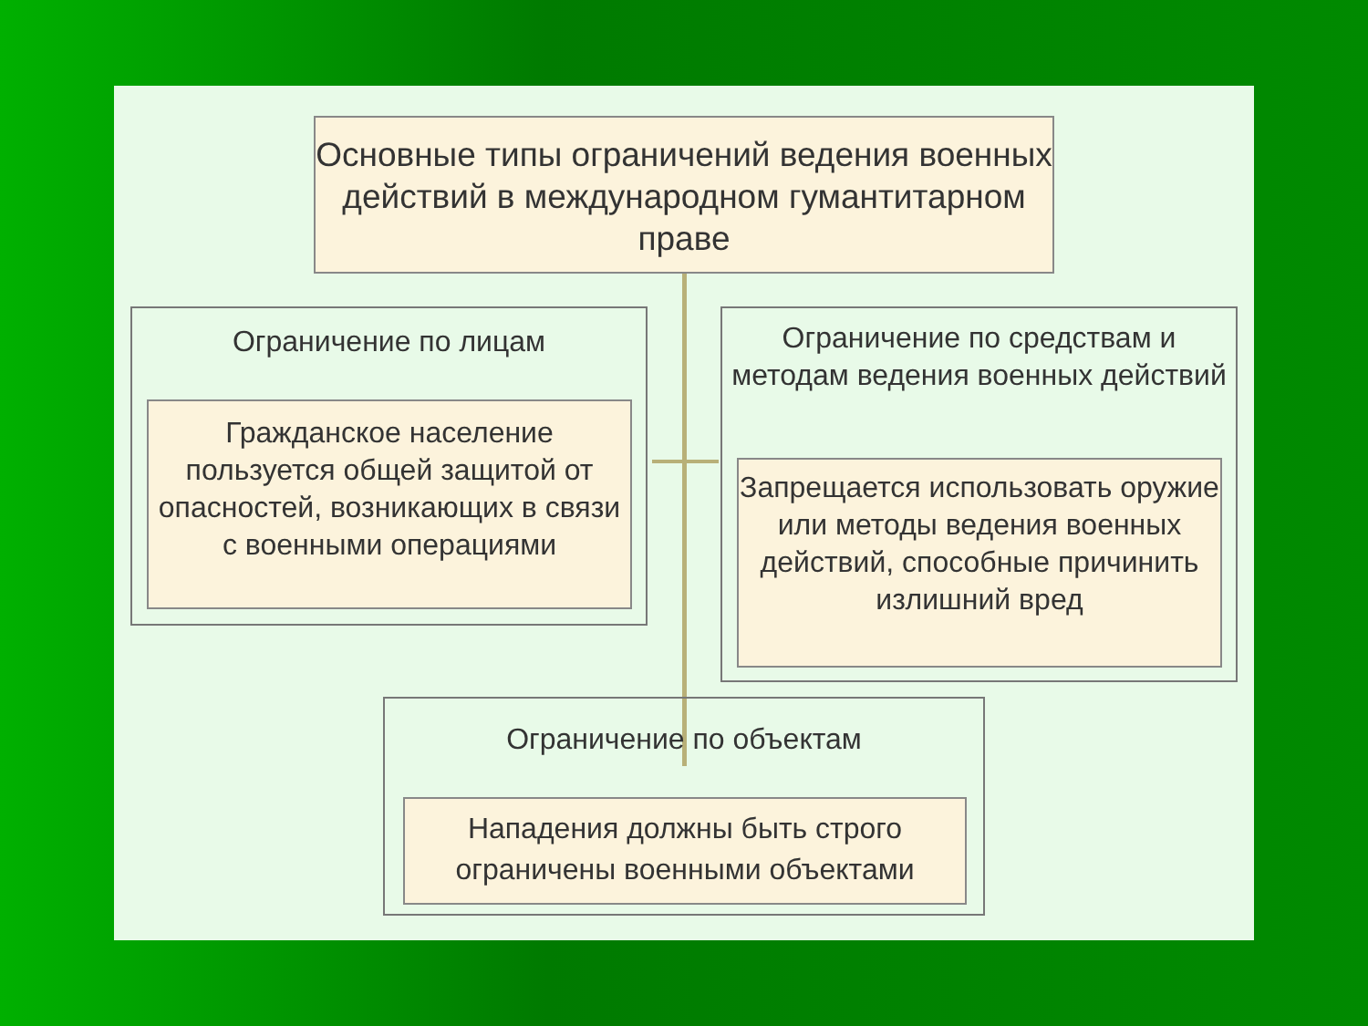Основные типы ограничений ведения военных действий в международном гумантитарном праве
Ограничение по лицам
Гражданское население пользуется общей защитой от опасностей, возникающих в связи с военными операциями
Ограничение по средствам и методам ведения военных действий
Запрещается использовать оружие или методы ведения военных действий, способные причинить излишний вред
Ограничение по объектам
Нападения должны быть строго ограничены военными объектами